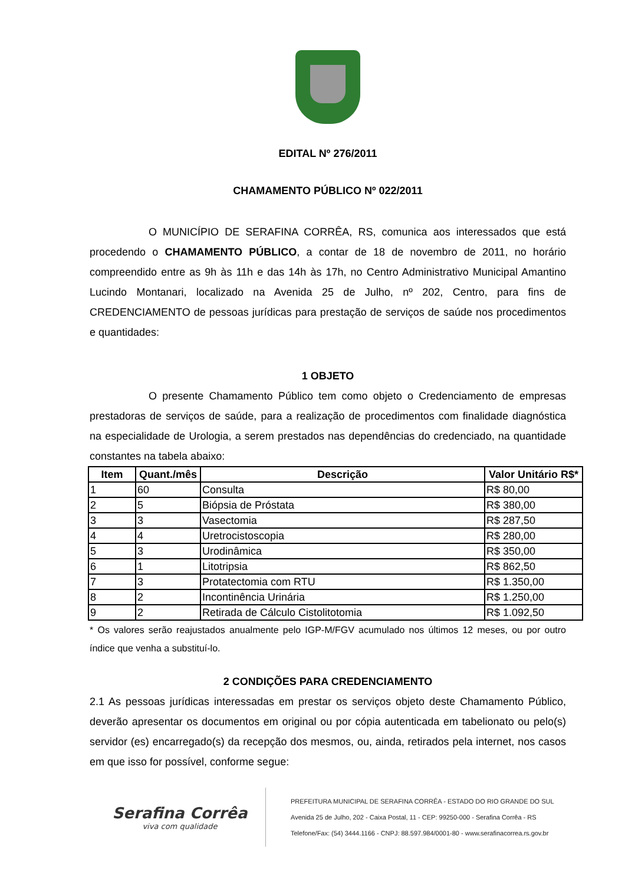EDITAL Nº 276/2011
CHAMAMENTO PÚBLICO Nº 022/2011
O MUNICÍPIO DE SERAFINA CORRÊA, RS, comunica aos interessados que está procedendo o CHAMAMENTO PÚBLICO, a contar de 18 de novembro de 2011, no horário compreendido entre as 9h às 11h e das 14h às 17h, no Centro Administrativo Municipal Amantino Lucindo Montanari, localizado na Avenida 25 de Julho, nº 202, Centro, para fins de CREDENCIAMENTO de pessoas jurídicas para prestação de serviços de saúde nos procedimentos e quantidades:
1 OBJETO
O presente Chamamento Público tem como objeto o Credenciamento de empresas prestadoras de serviços de saúde, para a realização de procedimentos com finalidade diagnóstica na especialidade de Urologia, a serem prestados nas dependências do credenciado, na quantidade constantes na tabela abaixo:
| Item | Quant./mês | Descrição | Valor Unitário R$* |
| --- | --- | --- | --- |
| 1 | 60 | Consulta | R$ 80,00 |
| 2 | 5 | Biópsia de Próstata | R$ 380,00 |
| 3 | 3 | Vasectomia | R$ 287,50 |
| 4 | 4 | Uretrocistoscopia | R$ 280,00 |
| 5 | 3 | Urodinâmica | R$ 350,00 |
| 6 | 1 | Litotripsia | R$ 862,50 |
| 7 | 3 | Protatectomia com RTU | R$ 1.350,00 |
| 8 | 2 | Incontinência Urinária | R$ 1.250,00 |
| 9 | 2 | Retirada de Cálculo Cistolitotomia | R$ 1.092,50 |
* Os valores serão reajustados anualmente pelo IGP-M/FGV acumulado nos últimos 12 meses, ou por outro índice que venha a substituí-lo.
2 CONDIÇÕES PARA CREDENCIAMENTO
2.1 As pessoas jurídicas interessadas em prestar os serviços objeto deste Chamamento Público, deverão apresentar os documentos em original ou por cópia autenticada em tabelionato ou pelo(s) servidor (es) encarregado(s) da recepção dos mesmos, ou, ainda, retirados pela internet, nos casos em que isso for possível, conforme segue:
Serafina Corrêa
viva com qualidade
PREFEITURA MUNICIPAL DE SERAFINA CORRÊA - ESTADO DO RIO GRANDE DO SUL
Avenida 25 de Julho, 202 - Caixa Postal, 11 - CEP: 99250-000 - Serafina Corrêa - RS
Telefone/Fax: (54) 3444.1166 - CNPJ: 88.597.984/0001-80 - www.serafinacorrea.rs.gov.br